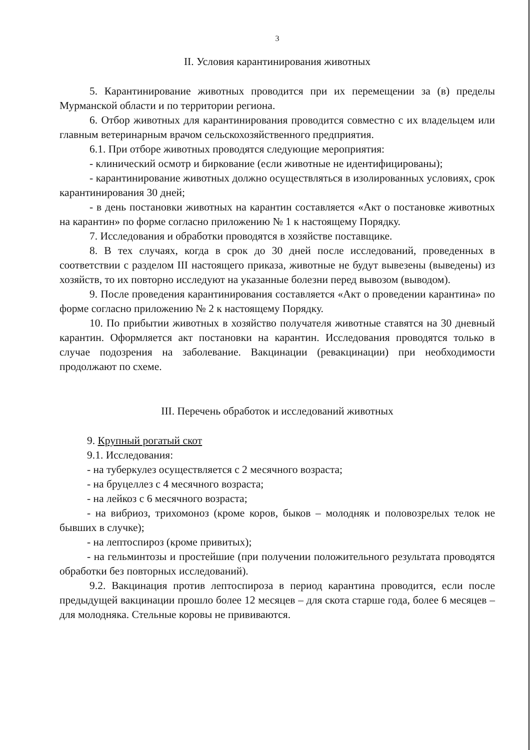3
II. Условия карантинирования животных
5. Карантинирование животных проводится при их перемещении за (в) пределы Мурманской области и по территории региона.
6. Отбор животных для карантинирования проводится совместно с их владельцем или главным ветеринарным врачом сельскохозяйственного предприятия.
6.1. При отборе животных проводятся следующие мероприятия:
- клинический осмотр и биркование (если животные не идентифицированы);
- карантинирование животных должно осуществляться в изолированных условиях, срок карантинирования 30 дней;
- в день постановки животных на карантин составляется «Акт о постановке животных на карантин» по форме согласно приложению № 1 к настоящему Порядку.
7. Исследования и обработки проводятся в хозяйстве поставщике.
8. В тех случаях, когда в срок до 30 дней после исследований, проведенных в соответствии с разделом III настоящего приказа, животные не будут вывезены (выведены) из хозяйств, то их повторно исследуют на указанные болезни перед вывозом (выводом).
9. После проведения карантинирования составляется «Акт о проведении карантина» по форме согласно приложению № 2 к настоящему Порядку.
10. По прибытии животных в хозяйство получателя животные ставятся на 30 дневный карантин. Оформляется акт постановки на карантин. Исследования проводятся только в случае подозрения на заболевание. Вакцинации (ревакцинации) при необходимости продолжают по схеме.
III. Перечень обработок и исследований животных
9. Крупный рогатый скот
9.1. Исследования:
- на туберкулез осуществляется с 2 месячного возраста;
- на бруцеллез с 4 месячного возраста;
- на лейкоз с 6 месячного возраста;
- на вибриоз, трихомоноз (кроме коров, быков – молодняк и половозрелых телок не бывших в случке);
- на лептоспироз (кроме привитых);
- на гельминтозы и простейшие (при получении положительного результата проводятся обработки без повторных исследований).
9.2. Вакцинация против лептоспироза в период карантина проводится, если после предыдущей вакцинации прошло более 12 месяцев – для скота старше года, более 6 месяцев – для молодняка. Стельные коровы не прививаются.